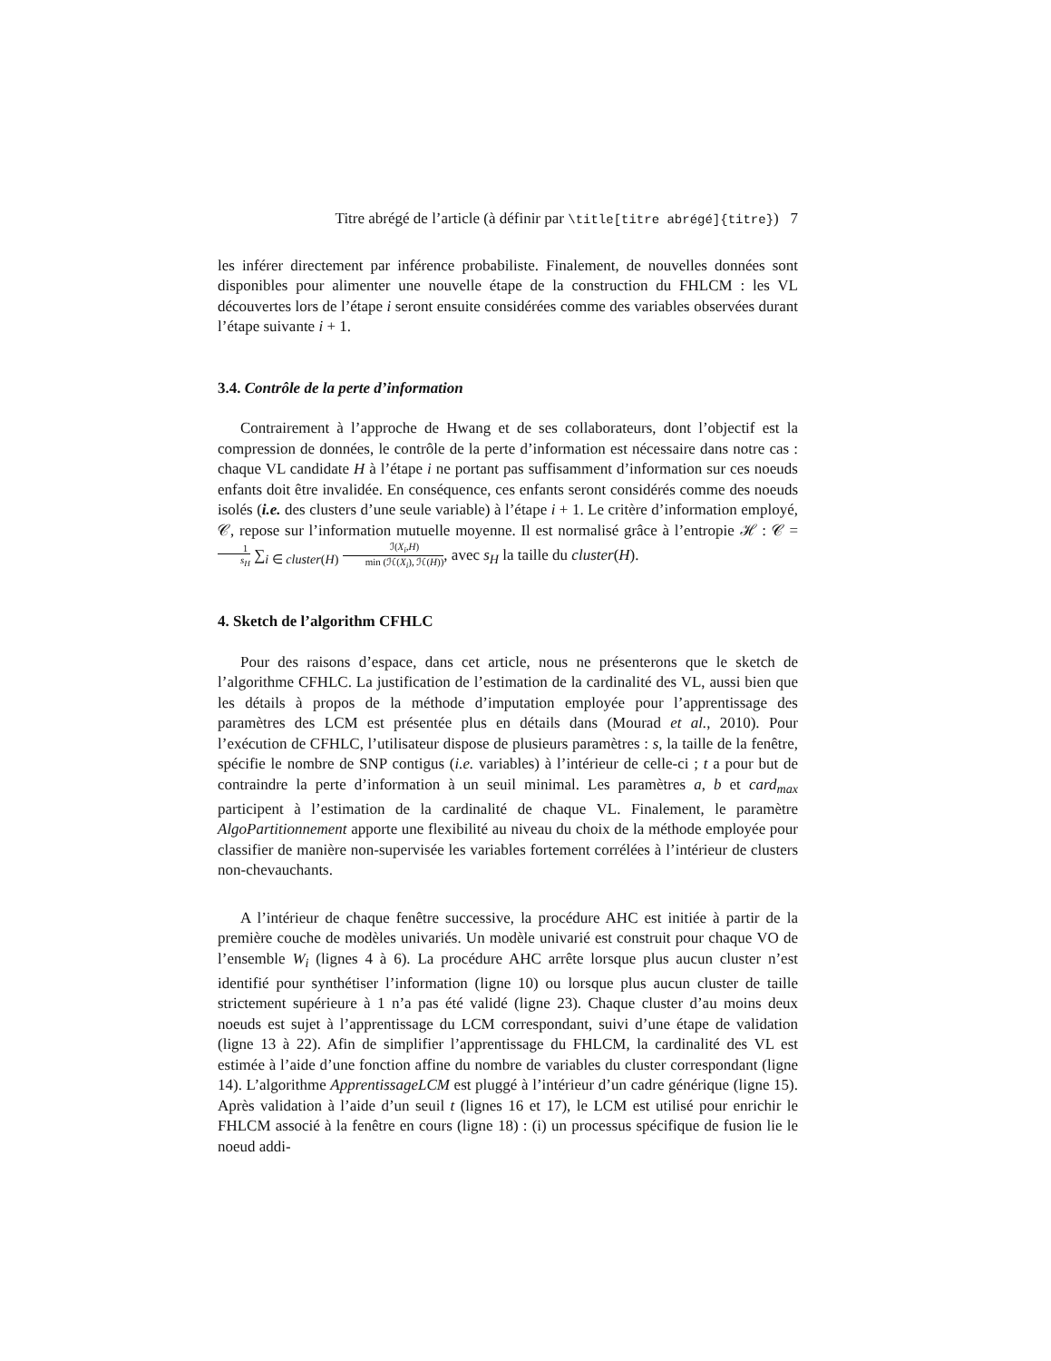Titre abrégé de l’article (à définir par \title[titre abrégé]{titre}) 7
les inférer directement par inférence probabiliste. Finalement, de nouvelles données sont disponibles pour alimenter une nouvelle étape de la construction du FHLCM : les VL découvertes lors de l’étape i seront ensuite considérées comme des variables observées durant l’étape suivante i + 1.
3.4. Contrôle de la perte d’information
Contrairement à l’approche de Hwang et de ses collaborateurs, dont l’objectif est la compression de données, le contrôle de la perte d’information est nécessaire dans notre cas : chaque VL candidate H à l’étape i ne portant pas suffisamment d’information sur ces noeuds enfants doit être invalidée. En conséquence, ces enfants seront considérés comme des noeuds isolés (i.e. des clusters d’une seule variable) à l’étape i + 1. Le critère d’information employé, 𝒞, repose sur l’information mutuelle moyenne. Il est normalisé grâce à l’entropie ℋ : 𝒞 = 1 s<sub>H</sub> ∑<sub>i ∈ cluster(H)</sub> ℐ(X<sub>i</sub>,H) min (ℋ(X<sub>i</sub>), ℋ(H)), avec s<sub>H</sub> la taille du cluster(H).
4. Sketch de l’algorithm CFHLC
Pour des raisons d’espace, dans cet article, nous ne présenterons que le sketch de l’algorithme CFHLC. La justification de l’estimation de la cardinalité des VL, aussi bien que les détails à propos de la méthode d’imputation employée pour l’apprentissage des paramètres des LCM est présentée plus en détails dans (Mourad et al., 2010). Pour l’exécution de CFHLC, l’utilisateur dispose de plusieurs paramètres : s, la taille de la fenêtre, spécifie le nombre de SNP contigus (i.e. variables) à l’intérieur de celle-ci ; t a pour but de contraindre la perte d’information à un seuil minimal. Les paramètres a, b et card<sub>max</sub> participent à l’estimation de la cardinalité de chaque VL. Finalement, le paramètre AlgoPartitionnement apporte une flexibilité au niveau du choix de la méthode employée pour classifier de manière non-supervisée les variables fortement corrélées à l’intérieur de clusters non-chevauchants.
A l’intérieur de chaque fenêtre successive, la procédure AHC est initiée à partir de la première couche de modèles univariés. Un modèle univarié est construit pour chaque VO de l’ensemble W<sub>i</sub> (lignes 4 à 6). La procédure AHC arrête lorsque plus aucun cluster n’est identifié pour synthétiser l’information (ligne 10) ou lorsque plus aucun cluster de taille strictement supérieure à 1 n’a pas été validé (ligne 23). Chaque cluster d’au moins deux noeuds est sujet à l’apprentissage du LCM correspondant, suivi d’une étape de validation (ligne 13 à 22). Afin de simplifier l’apprentissage du FHLCM, la cardinalité des VL est estimée à l’aide d’une fonction affine du nombre de variables du cluster correspondant (ligne 14). L’algorithme ApprentissageLCM est pluggé à l’intérieur d’un cadre générique (ligne 15). Après validation à l’aide d’un seuil t (lignes 16 et 17), le LCM est utilisé pour enrichir le FHLCM associé à la fenêtre en cours (ligne 18) : (i) un processus spécifique de fusion lie le noeud addi-